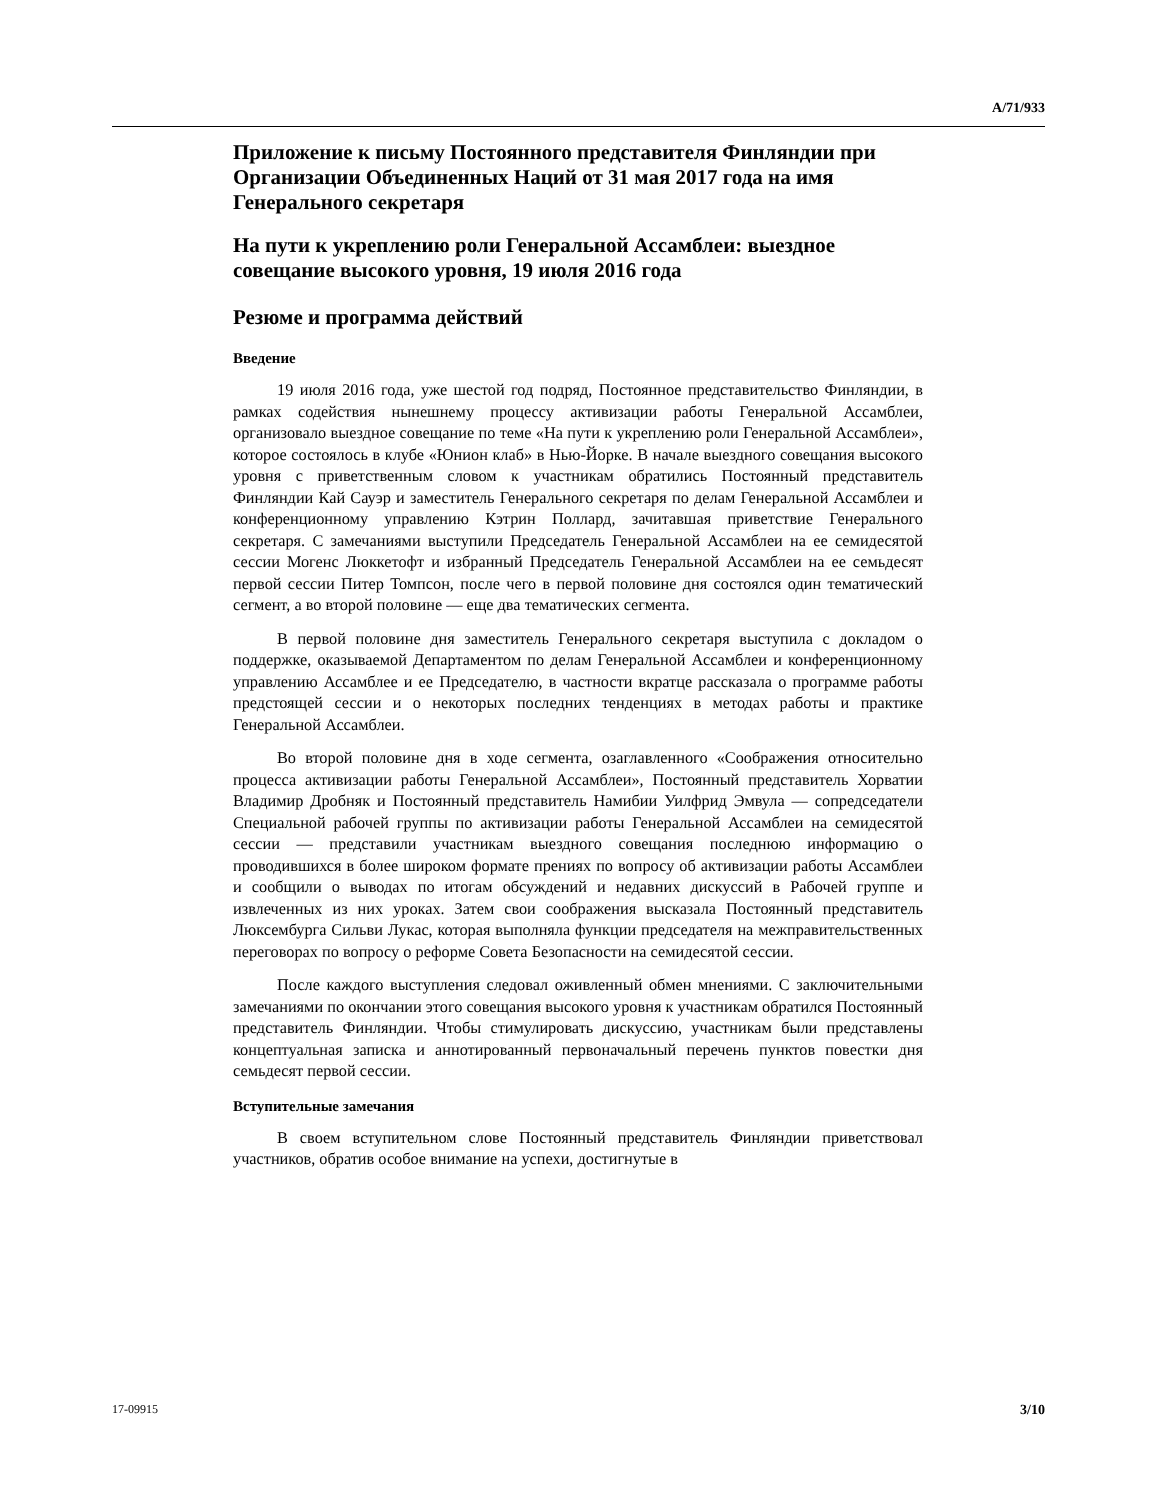A/71/933
Приложение к письму Постоянного представителя Финляндии при Организации Объединенных Наций от 31 мая 2017 года на имя Генерального секретаря
На пути к укреплению роли Генеральной Ассамблеи: выездное совещание высокого уровня, 19 июля 2016 года
Резюме и программа действий
Введение
19 июля 2016 года, уже шестой год подряд, Постоянное представительство Финляндии, в рамках содействия нынешнему процессу активизации работы Генеральной Ассамблеи, организовало выездное совещание по теме «На пути к укреплению роли Генеральной Ассамблеи», которое состоялось в клубе «Юнион клаб» в Нью-Йорке. В начале выездного совещания высокого уровня с приветственным словом к участникам обратились Постоянный представитель Финляндии Кай Сауэр и заместитель Генерального секретаря по делам Генеральной Ассамблеи и конференционному управлению Кэтрин Поллард, зачитавшая приветствие Генерального секретаря. С замечаниями выступили Председатель Генеральной Ассамблеи на ее семидесятой сессии Могенс Люккетофт и избранный Председатель Генеральной Ассамблеи на ее семьдесят первой сессии Питер Томпсон, после чего в первой половине дня состоялся один тематический сегмент, а во второй половине — еще два тематических сегмента.
В первой половине дня заместитель Генерального секретаря выступила с докладом о поддержке, оказываемой Департаментом по делам Генеральной Ассамблеи и конференционному управлению Ассамблее и ее Председателю, в частности вкратце рассказала о программе работы предстоящей сессии и о некоторых последних тенденциях в методах работы и практике Генеральной Ассамблеи.
Во второй половине дня в ходе сегмента, озаглавленного «Соображения относительно процесса активизации работы Генеральной Ассамблеи», Постоянный представитель Хорватии Владимир Дробняк и Постоянный представитель Намибии Уилфрид Эмвула — сопредседатели Специальной рабочей группы по активизации работы Генеральной Ассамблеи на семидесятой сессии — представили участникам выездного совещания последнюю информацию о проводившихся в более широком формате прениях по вопросу об активизации работы Ассамблеи и сообщили о выводах по итогам обсуждений и недавних дискуссий в Рабочей группе и извлеченных из них уроках. Затем свои соображения высказала Постоянный представитель Люксембурга Сильви Лукас, которая выполняла функции председателя на межправительственных переговорах по вопросу о реформе Совета Безопасности на семидесятой сессии.
После каждого выступления следовал оживленный обмен мнениями. С заключительными замечаниями по окончании этого совещания высокого уровня к участникам обратился Постоянный представитель Финляндии. Чтобы стимулировать дискуссию, участникам были представлены концептуальная записка и аннотированный первоначальный перечень пунктов повестки дня семьдесят первой сессии.
Вступительные замечания
В своем вступительном слове Постоянный представитель Финляндии приветствовал участников, обратив особое внимание на успехи, достигнутые в
17-09915 3/10